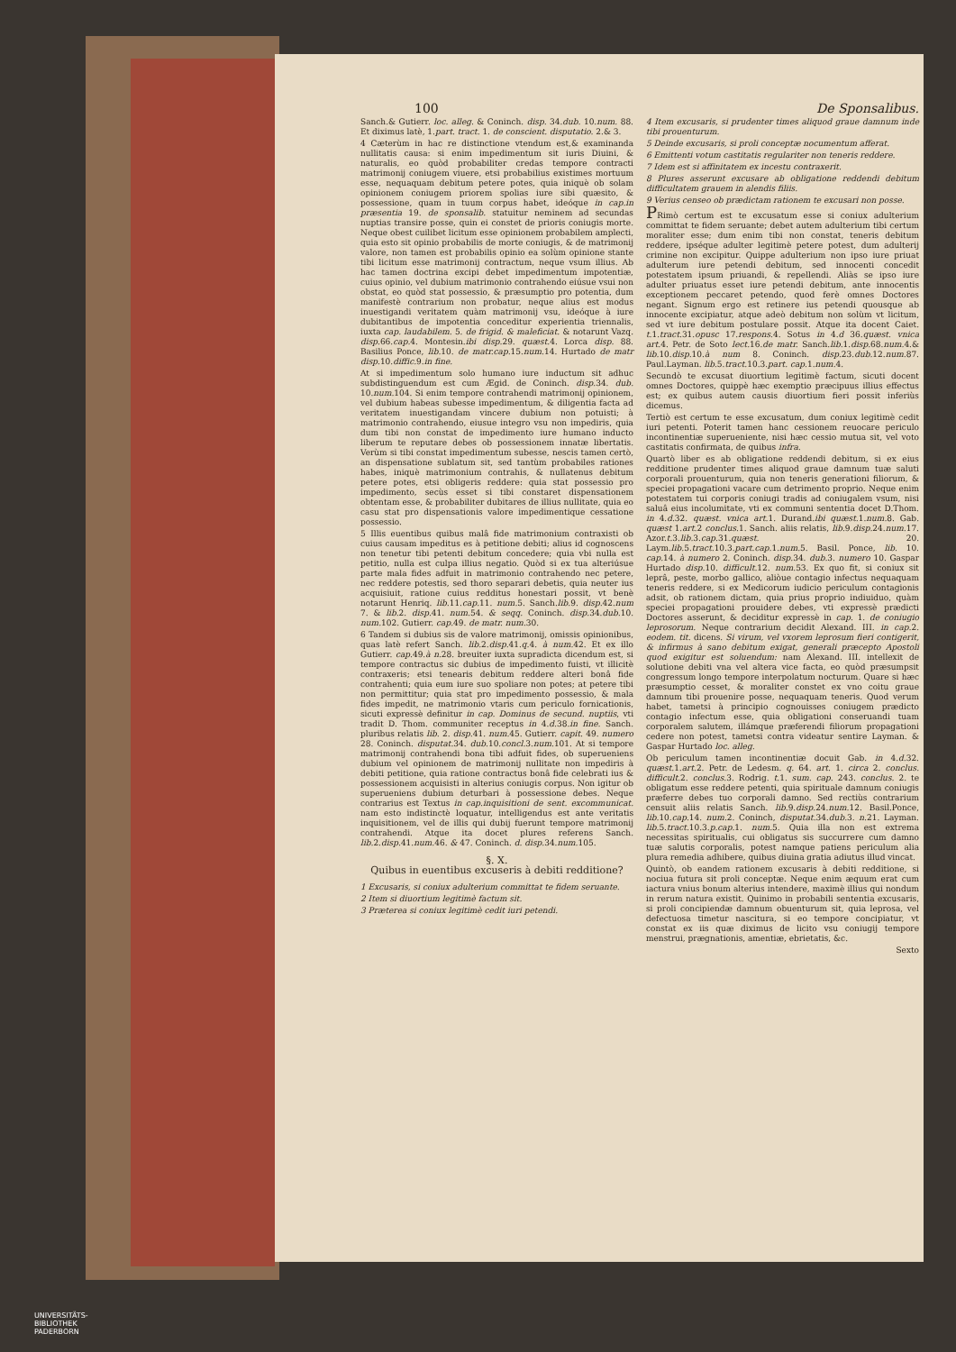100 De Sponsalibus.
Sanch.& Gutierr. loc. alleg. & Coninch. disp. 34.dub. 10.num. 88. Et diximus latè, 1.part. tract. 1. de conscient. disputatio. 2.& 3.
4 Cæterùm in hac re distinctione vtendum est,& examinanda nullitatis causa: si enim impedimentum sit iuris Diuini, & naturalis, eo quòd probabiliter credas tempore contracti matrimonij coniugem viuere, etsi probabilius existimes mortuum esse, nequaquam debitum petere potes, quia iniquè ob solam opinionem coniugem priorem spolias iure sibi quæsito, & possessione, quam in tuum corpus habet, ideóque in cap.in præsentia 19. de sponsalib. statuitur neminem ad secundas nuptias transire posse, quin ei constet de prioris coniugis morte. Neque obest cuilibet licitum esse opinionem probabilem amplecti, quia esto sit opinio probabilis de morte coniugis, & de matrimonij valore, non tamen est probabilis opinio ea solùm opinione stante tibi licitum esse matrimonij contractum, neque vsum illius. Ab hac tamen doctrina excipi debet impedimentum impotentiæ, cuius opinio, vel dubium matrimonio contrahendo eiúsue vsui non obstat, eo quòd stat possessio, & præsumptio pro potentia, dum manifestè contrarium non probatur, neque alius est modus inuestigandi veritatem quàm matrimonij vsu, ideóque à iure dubitantibus de impotentia conceditur experientia triennalis, iuxta cap. laudabilem. 5. de frigid. & maleficiat. & notarunt Vazq. disp. 66.cap. 4. Montesin.ibi disp. 29. quæst. 4. Lorca disp. 88. Basilius Ponce, lib. 10. de matr.cap. 15.num. 14. Hurtado de matr disp. 10.diffic. 9.in fine.
At si impedimentum solo humano iure inductum sit adhuc subdistinguendum est cum Ægid. de Coninch. disp. 34. dub. 10.num. 104. Si enim tempore contrahendi matrimonij opinionem, vel dubium habeas subesse impedimentum, & diligentia facta ad veritatem inuestigandam vincere dubium non potuisti; à matrimonio contrahendo, eiusue integro vsu non impediris, quia dum tibi non constat de impedimento iure humano inducto liberum te reputare debes ob possessionem innatæ libertatis. Verùm si tibi constat impedimentum subesse, nescis tamen certò, an dispensatione sublatum sit, sed tantùm probabiles rationes habes, iniquè matrimonium contrahis, & nullatenus debitum petere potes, etsi obligeris reddere: quia stat possessio pro impedimento, secùs esset si tibi constaret dispensationem obtentam esse, & probabiliter dubitares de illius nullitate, quia eo casu stat pro dispensationis valore impedimentique cessatione possessio.
5 Illis euentibus quibus malâ fide matrimonium contraxisti ob cuius causam impeditus es à petitione debiti; alius id cognoscens non tenetur tibi petenti debitum concedere; quia vbi nulla est petitio, nulla est culpa illius negatio. Quòd si ex tua alteriúsue parte mala fides adfuit in matrimonio contrahendo nec petere, nec reddere potestis, sed thoro separari debetis, quia neuter ius acquisiuit, ratione cuius redditus honestari possit, vt benè notarunt Henriq. lib. 11.cap. 11. num. 5. Sanch.lib. 9. disp. 42.num 7. & lib. 2. disp. 41. num. 54. & seqq. Coninch. disp. 34.dub. 10. num. 102. Gutierr. cap. 49. de matr. num. 30.
6 Tandem si dubius sis de valore matrimonij, omissis opinionibus, quas latè refert Sanch. lib. 2.disp. 41.q. 4. à num. 42. Et ex illo Gutierr. cap. 49.à n. 28. breuiter iuxta supradicta dicendum est, si tempore contractus sic dubius de impedimento fuisti, vt illicitè contraxeris; etsi tenearis debitum reddere alteri bonâ fide contrahenti; quia eum iure suo spoliare non potes; at petere tibi non permittitur; quia stat pro impedimento possessio, & mala fides impedit, ne matrimonio vtaris cum periculo fornicationis, sicuti expressè definitur in cap. Dominus de secund. nuptiis, vti tradit D. Thom. communiter receptus in 4.d. 38.in fine. Sanch. pluribus relatis lib. 2. disp. 41. num. 45. Gutierr. capit. 49. numero 28. Coninch. disputat. 34. dub. 10.concl. 3.num. 101. At si tempore matrimonij contrahendi bona tibi adfuit fides, ob superueniens dubium vel opinionem de matrimonij nullitate non impediris à debiti petitione, quia ratione contractus bonâ fide celebrati ius & possessionem acquisisti in alterius coniugis corpus. Non igitur ob superueniens dubium deturbari à possessione debes. Neque contrarius est Textus in cap.inquisitioni de sent. excommunicat. nam esto indistinctè loquatur, intelligendus est ante veritatis inquisitionem, vel de illis qui dubij fuerunt tempore matrimonij contrahendi. Atque ita docet plures referens Sanch. lib. 2.disp. 41.num. 46. & 47. Coninch. d. disp. 34.num. 105.
§. X.
Quibus in euentibus excuseris à debiti redditione?
1 Excusaris, si coniux adulterium committat te fidem seruante.
2 Item si diuortium legitimè factum sit.
3 Præterea si coniux legitimè cedit iuri petendi.
4 Item excusaris, si prudenter times aliquod graue damnum inde tibi prouenturum.
5 Deinde excusaris, si proli conceptæ nocumentum afferat.
6 Emittenti votum castitatis regulariter non teneris reddere.
7 Idem est si affinitatem ex incestu contraxerit.
8 Plures asserunt excusare ab obligatione reddendi debitum difficultatem grauem in alendis filiis.
9 Verius censeo ob prædictam rationem te excusari non posse.
PRimò certum est te excusatum esse si coniux adulterium committat te fidem seruante; debet autem adulterium tibi certum moraliter esse; dum enim tibi non constat, teneris debitum reddere, ipséque adulter legitimè petere potest, dum adulterij crimine non excipitur. Quippe adulterium non ipso iure priuat adulterum iure petendi debitum, sed innocenti concedit potestatem ipsum priuandi, & repellendi. Aliàs se ipso iure adulter priuatus esset iure petendi debitum, ante innocentis exceptionem peccaret petendo, quod ferè omnes Doctores negant. Signum ergo est retinere ius petendi quousque ab innocente excipiatur, atque adeò debitum non solùm vt licitum, sed vt iure debitum postulare possit. Atque ita docent Caiet. t. 1.tract. 31.opusc 17.respons. 4. Sotus in 4.d 36.quæst. vnica art. 4. Petr. de Soto lect. 16.de matr. Sanch.lib. 1.disp. 68.num. 4.& lib. 10.disp. 10.à num 8. Coninch. disp. 23.dub. 12.num. 87. Paul.Layman. lib. 5.tract. 10.3.part. cap. 1.num. 4.
Secundò te excusat diuortium legitimè factum, sicuti docent omnes Doctores, quippè hæc exemptio præcipuus illius effectus est; ex quibus autem causis diuortium fieri possit inferiùs dicemus.
Tertiò est certum te esse excusatum, dum coniux legitimè cedit iuri petenti. Poterit tamen hanc cessionem reuocare periculo incontinentiæ superueniente, nisi hæc cessio mutua sit, vel voto castitatis confirmata, de quibus infra.
Quartò liber es ab obligatione reddendi debitum, si ex eius redditione prudenter times aliquod graue damnum tuæ saluti corporali prouenturum, quia non teneris generationi filiorum, & speciei propagationi vacare cum detrimento proprio. Neque enim potestatem tui corporis coniugi tradis ad coniugalem vsum, nisi saluâ eius incolumitate, vti ex communi sententia docet D.Thom. in 4.d. 32. quæst. vnica art. 1. Durand.ibi quæst. 1.num. 8. Gab. quæst 1.art. 2 conclus. 1. Sanch. aliis relatis, lib. 9.disp. 24.num. 17. Azor.t. 3.lib. 3.cap. 31.quæst. 20. Laym.lib. 5.tract. 10.3.part.cap. 1.num. 5. Basil. Ponce, lib. 10. cap. 14. à numero 2. Coninch. disp. 34. dub. 3. numero 10. Gaspar Hurtado disp. 10. difficult. 12. num. 53. Ex quo fit, si coniux sit leprâ, peste, morbo gallico, aliòue contagio infectus nequaquam teneris reddere, si ex Medicorum iudicio periculum contagionis adsit, ob rationem dictam, quia prius proprio indiuiduo, quàm speciei propagationi prouidere debes, vti expressè prædicti Doctores asserunt, & deciditur expressè in cap. 1. de coniugio leprosorum. Neque contrarium decidit Alexand. III. in cap. 2. eodem. tit. dicens. Si virum, vel vxorem leprosum fieri contigerit, & infirmus à sano debitum exigat, generali præcepto Apostoli quod exigitur est soluendum: nam Alexand. III. intellexit de solutione debiti vna vel altera vice facta, eo quòd præsumpsit congressum longo tempore interpolatum nocturum. Quare si hæc præsumptio cesset, & moraliter constet ex vno coitu graue damnum tibi prouenire posse, nequaquam teneris. Quod verum habet, tametsi à principio cognouisses coniugem prædicto contagio infectum esse, quia obligationi conseruandi tuam corporalem salutem, illámque præferendi filiorum propagationi cedere non potest, tametsi contra videatur sentire Layman. & Gaspar Hurtado loc. alleg.
Ob periculum tamen incontinentiæ docuit Gab. in 4.d. 32. quæst. 1.art. 2. Petr. de Ledesm. q. 64. art. 1. circa 2. conclus. difficult. 2. conclus. 3. Rodrig. t. 1. sum. cap. 243. conclus. 2. te obligatum esse reddere petenti, quia spirituale damnum coniugis præferre debes tuo corporali damno. Sed rectiùs contrarium censuit aliis relatis Sanch. lib. 9.disp. 24.num. 12. Basil.Ponce, lib. 10.cap. 14. num. 2. Coninch, disputat. 34.dub. 3. n. 21. Layman. lib. 5.tract. 10.3.p.cap. 1. num. 5. Quia illa non est extrema necessitas spiritualis, cui obligatus sis succurrere cum damno tuæ salutis corporalis, potest namque patiens periculum alia plura remedia adhibere, quibus diuina gratia adiutus illud vincat.
Quintò, ob eandem rationem excusaris à debiti redditione, si nociua futura sit proli conceptæ. Neque enim æquum erat cum iactura vnius bonum alterius intendere, maximè illius qui nondum in rerum natura existit. Quinimo in probabili sententia excusaris, si proli concipiendæ damnum obuenturum sit, quia leprosa, vel defectuosa timetur nascitura, si eo tempore concipiatur, vt constat ex iis quæ diximus de licito vsu coniugij tempore menstrui, prægnationis, amentiæ, ebrietatis, &c.
Sexto
UNIVERSITÄTS-
BIBLIOTHEK
PADERBORN